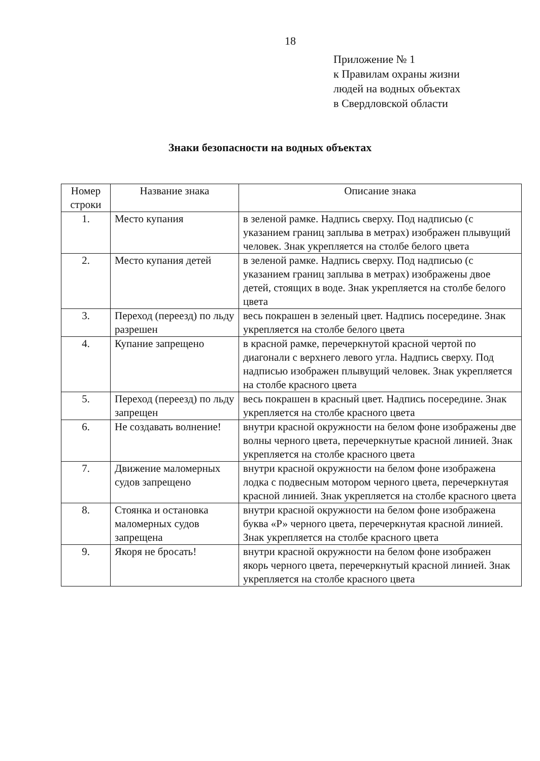18
Приложение № 1
к Правилам охраны жизни
людей на водных объектах
в Свердловской области
Знаки безопасности на водных объектах
| Номер строки | Название знака | Описание знака |
| --- | --- | --- |
| 1. | Место купания | в зеленой рамке. Надпись сверху. Под надписью (с указанием границ заплыва в метрах) изображен плывущий человек. Знак укрепляется на столбе белого цвета |
| 2. | Место купания детей | в зеленой рамке. Надпись сверху. Под надписью (с указанием границ заплыва в метрах) изображены двое детей, стоящих в воде. Знак укрепляется на столбе белого цвета |
| 3. | Переход (переезд) по льду разрешен | весь покрашен в зеленый цвет. Надпись посередине. Знак укрепляется на столбе белого цвета |
| 4. | Купание запрещено | в красной рамке, перечеркнутой красной чертой по диагонали с верхнего левого угла. Надпись сверху. Под надписью изображен плывущий человек. Знак укрепляется на столбе красного цвета |
| 5. | Переход (переезд) по льду запрещен | весь покрашен в красный цвет. Надпись посередине. Знак укрепляется на столбе красного цвета |
| 6. | Не создавать волнение! | внутри красной окружности на белом фоне изображены две волны черного цвета, перечеркнутые красной линией. Знак укрепляется на столбе красного цвета |
| 7. | Движение маломерных судов запрещено | внутри красной окружности на белом фоне изображена лодка с подвесным мотором черного цвета, перечеркнутая красной линией. Знак укрепляется на столбе красного цвета |
| 8. | Стоянка и остановка маломерных судов запрещена | внутри красной окружности на белом фоне изображена буква «Р» черного цвета, перечеркнутая красной линией. Знак укрепляется на столбе красного цвета |
| 9. | Якоря не бросать! | внутри красной окружности на белом фоне изображен якорь черного цвета, перечеркнутый красной линией. Знак укрепляется на столбе красного цвета |